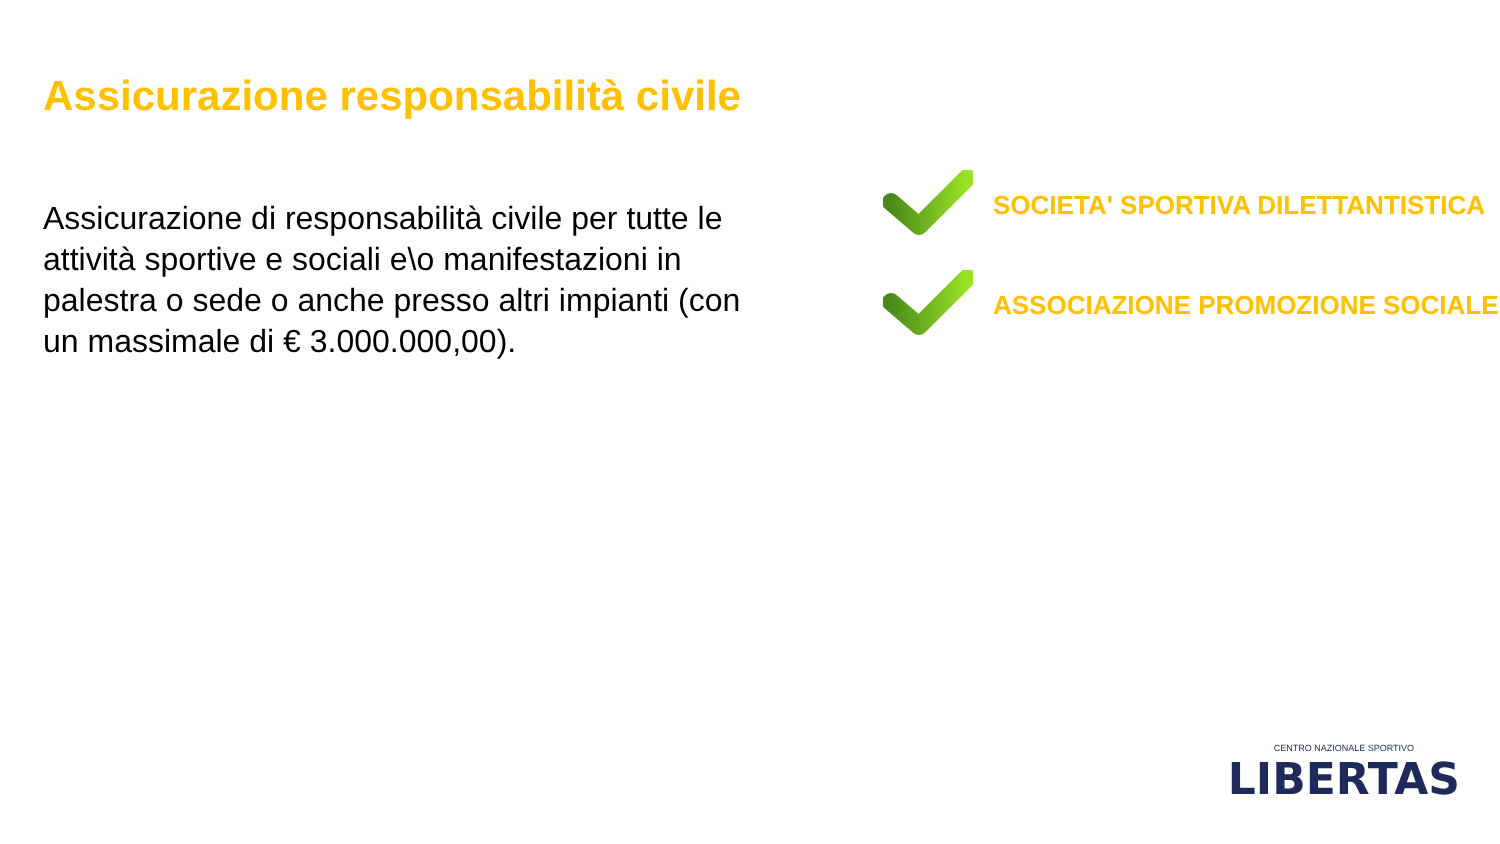Assicurazione responsabilità civile
Assicurazione di responsabilità civile per tutte le attività sportive e sociali e\o manifestazioni in palestra o sede o anche presso altri impianti (con un massimale di € 3.000.000,00).
SOCIETA' SPORTIVA DILETTANTISTICA
ASSOCIAZIONE PROMOZIONE SOCIALE
CENTRO NAZIONALE SPORTIVO
LIBERTAS